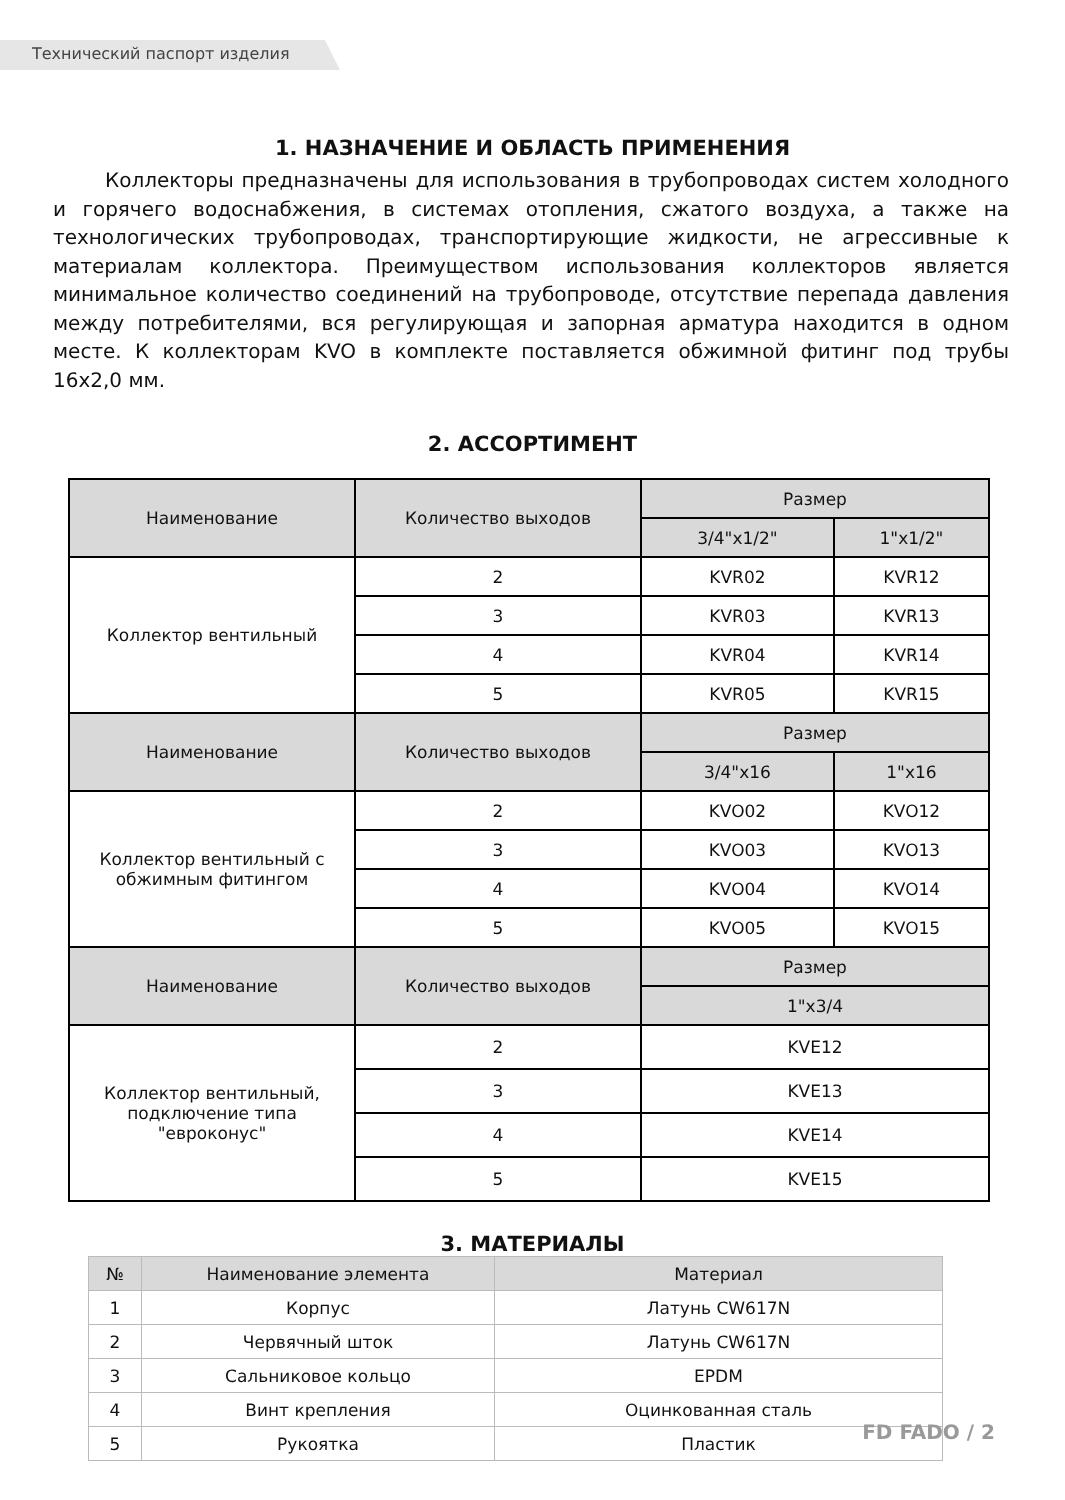Технический паспорт изделия
1. НАЗНАЧЕНИЕ И ОБЛАСТЬ ПРИМЕНЕНИЯ
Коллекторы предназначены для использования в трубопроводах систем холодного и горячего водоснабжения, в системах отопления, сжатого воздуха, а также на технологических трубопроводах, транспортирующие жидкости, не агрессивные к материалам коллектора. Преимуществом использования коллекторов является минимальное количество соединений на трубопроводе, отсутствие перепада давления между потребителями, вся регулирующая и запорная арматура находится в одном месте. К коллекторам KVO в комплекте поставляется обжимной фитинг под трубы 16х2,0 мм.
2. АССОРТИМЕНТ
| Наименование | Количество выходов | Размер | |
| | | 3/4"х1/2" | 1"х1/2" |
| Коллектор вентильный | 2 | KVR02 | KVR12 |
| | 3 | KVR03 | KVR13 |
| | 4 | KVR04 | KVR14 |
| | 5 | KVR05 | KVR15 |
| Наименование | Количество выходов | Размер | |
| | | 3/4"х16 | 1"х16 |
| Коллектор вентильный с обжимным фитингом | 2 | KVO02 | KVO12 |
| | 3 | KVO03 | KVO13 |
| | 4 | KVO04 | KVO14 |
| | 5 | KVO05 | KVO15 |
| Наименование | Количество выходов | Размер | |
| | | 1"х3/4 | |
| Коллектор вентильный, подключение типа "евроконус" | 2 | KVE12 | |
| | 3 | KVE13 | |
| | 4 | KVE14 | |
| | 5 | KVE15 | |
3. МАТЕРИАЛЫ
| № | Наименование элемента | Материал |
| 1 | Корпус | Латунь CW617N |
| 2 | Червячный шток | Латунь CW617N |
| 3 | Сальниковое кольцо | EPDM |
| 4 | Винт крепления | Оцинкованная сталь |
| 5 | Рукоятка | Пластик |
FD FADO / 2